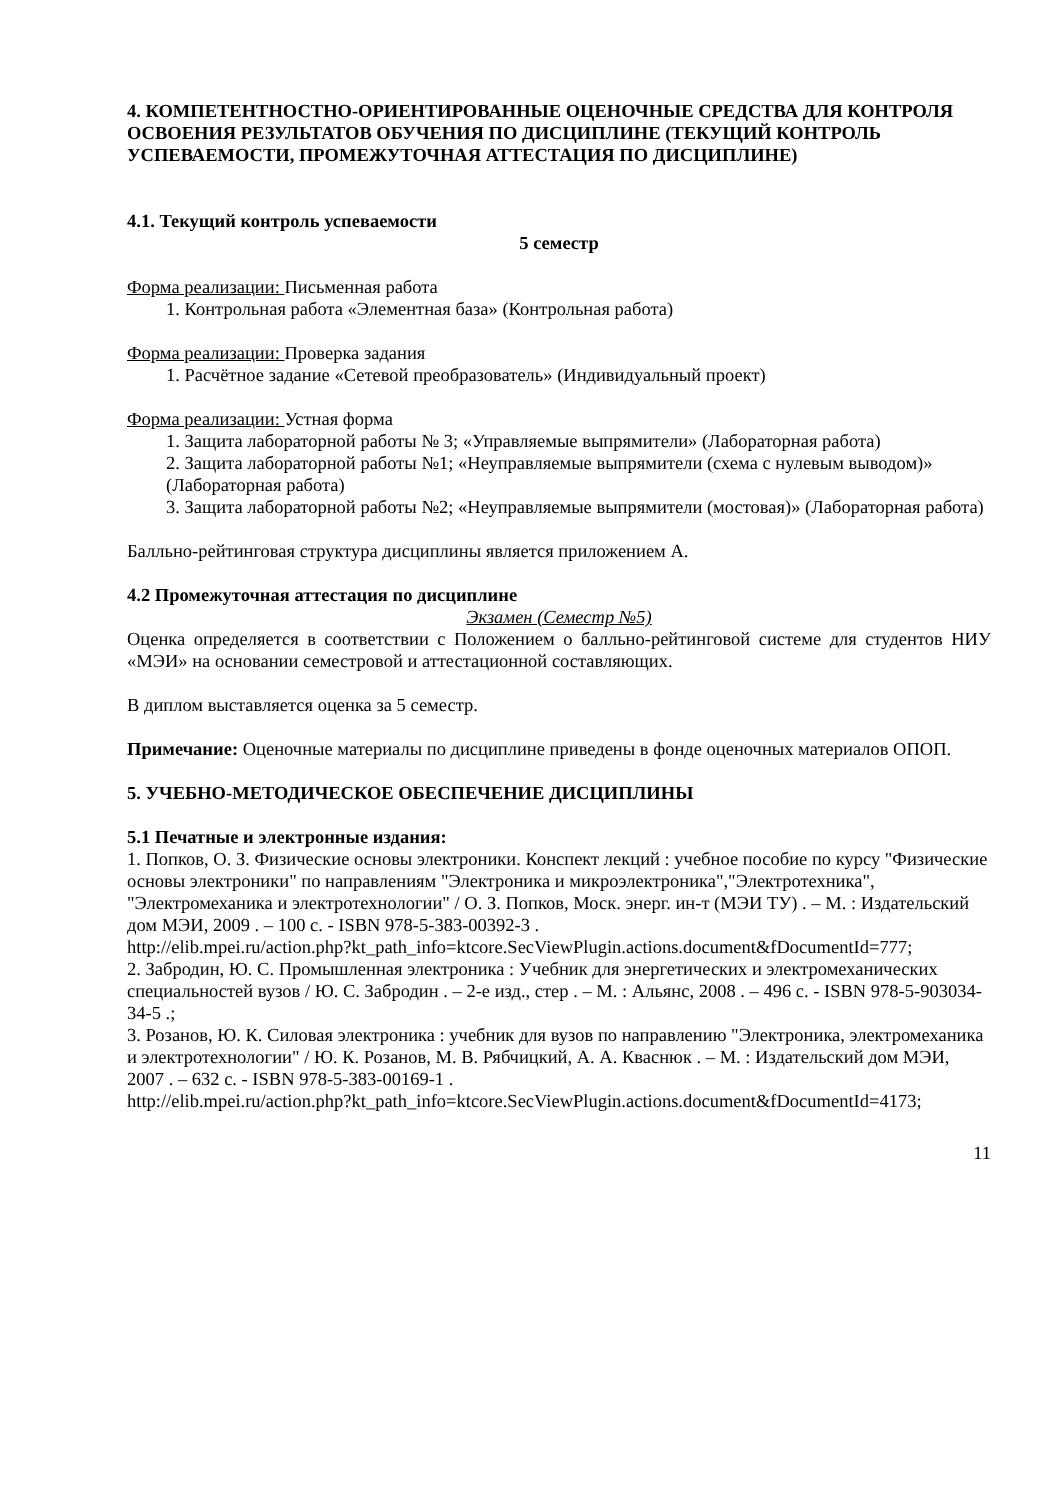4. КОМПЕТЕНТНОСТНО-ОРИЕНТИРОВАННЫЕ ОЦЕНОЧНЫЕ СРЕДСТВА ДЛЯ КОНТРОЛЯ ОСВОЕНИЯ РЕЗУЛЬТАТОВ ОБУЧЕНИЯ ПО ДИСЦИПЛИНЕ (ТЕКУЩИЙ КОНТРОЛЬ УСПЕВАЕМОСТИ, ПРОМЕЖУТОЧНАЯ АТТЕСТАЦИЯ ПО ДИСЦИПЛИНЕ)
4.1. Текущий контроль успеваемости
5 семестр
Форма реализации: Письменная работа
1. Контрольная работа «Элементная база» (Контрольная работа)
Форма реализации: Проверка задания
1. Расчётное задание «Сетевой преобразователь» (Индивидуальный проект)
Форма реализации: Устная форма
1. Защита лабораторной работы № 3; «Управляемые выпрямители» (Лабораторная работа)
2. Защита лабораторной работы №1; «Неуправляемые выпрямители (схема с нулевым выводом)» (Лабораторная работа)
3. Защита лабораторной работы №2; «Неуправляемые выпрямители (мостовая)» (Лабораторная работа)
Балльно-рейтинговая структура дисциплины является приложением А.
4.2 Промежуточная аттестация по дисциплине
Экзамен (Семестр №5)
Оценка определяется в соответствии с Положением о балльно-рейтинговой системе для студентов НИУ «МЭИ» на основании семестровой и аттестационной составляющих.
В диплом выставляется оценка за 5 семестр.
Примечание: Оценочные материалы по дисциплине приведены в фонде оценочных материалов ОПОП.
5. УЧЕБНО-МЕТОДИЧЕСКОЕ ОБЕСПЕЧЕНИЕ ДИСЦИПЛИНЫ
5.1 Печатные и электронные издания:
1. Попков, О. З. Физические основы электроники. Конспект лекций : учебное пособие по курсу "Физические основы электроники" по направлениям "Электроника и микроэлектроника","Электротехника", "Электромеханика и электротехнологии" / О. З. Попков, Моск. энерг. ин-т (МЭИ ТУ) . – М. : Издательский дом МЭИ, 2009 . – 100 с. - ISBN 978-5-383-00392-3 .
http://elib.mpei.ru/action.php?kt_path_info=ktcore.SecViewPlugin.actions.document&fDocumentId=777;
2. Забродин, Ю. С. Промышленная электроника : Учебник для энергетических и электромеханических специальностей вузов / Ю. С. Забродин . – 2-е изд., стер . – М. : Альянс, 2008 . – 496 с. - ISBN 978-5-903034-34-5 .;
3. Розанов, Ю. К. Силовая электроника : учебник для вузов по направлению "Электроника, электромеханика и электротехнологии" / Ю. К. Розанов, М. В. Рябчицкий, А. А. Кваснюк . – М. : Издательский дом МЭИ, 2007 . – 632 с. - ISBN 978-5-383-00169-1 .
http://elib.mpei.ru/action.php?kt_path_info=ktcore.SecViewPlugin.actions.document&fDocumentId=4173;
11